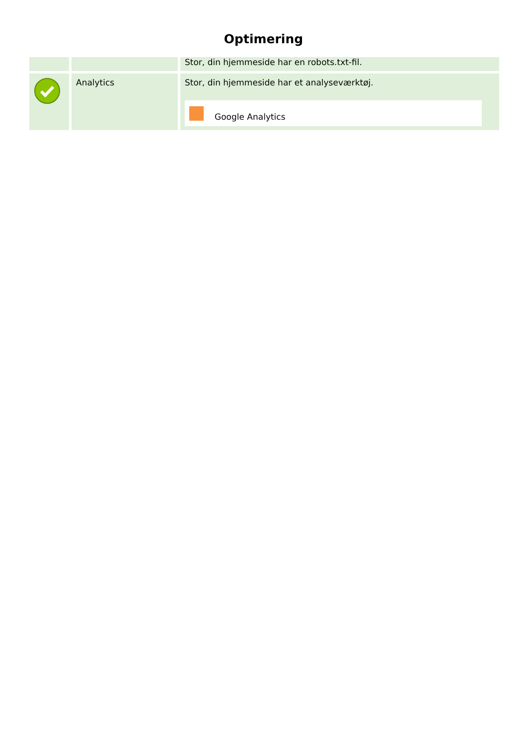Optimering
| | | Stor, din hjemmeside har en robots.txt-fil. |
| | Analytics | Stor, din hjemmeside har et analyseværktøj. Google Analytics |